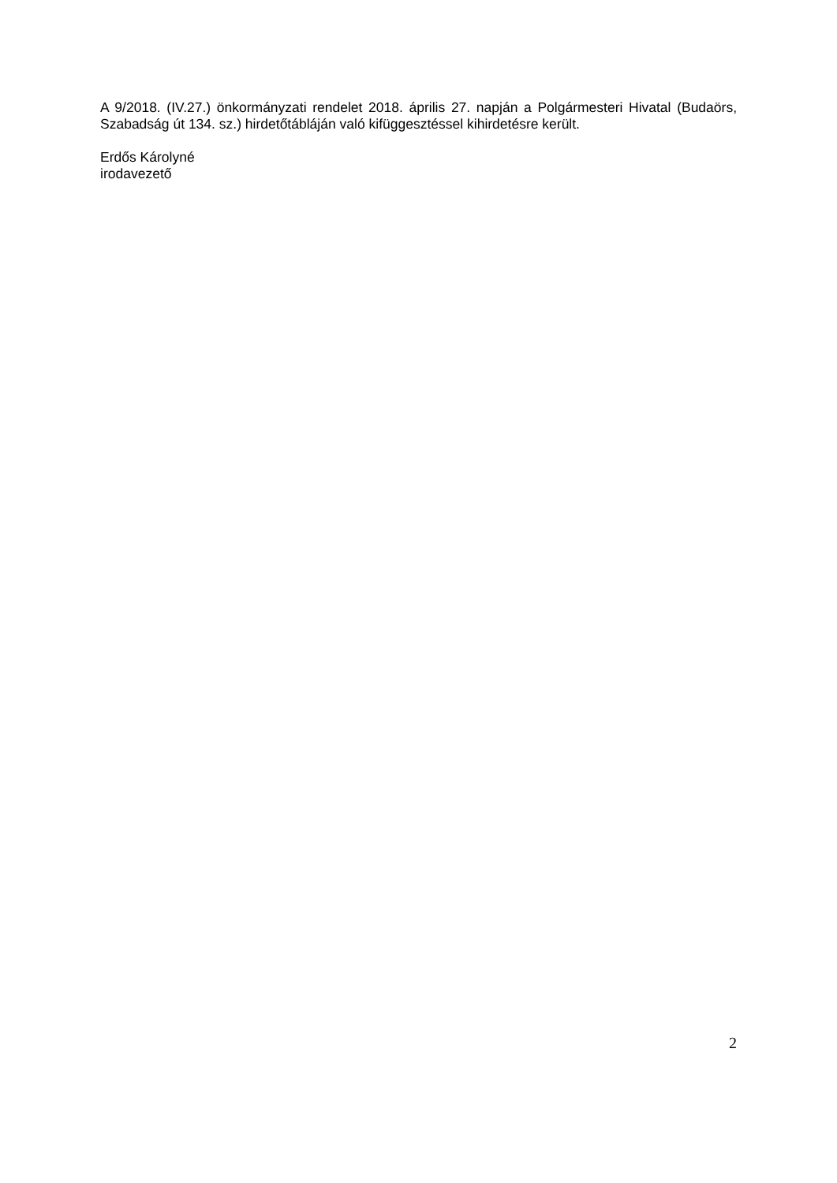A 9/2018. (IV.27.) önkormányzati rendelet 2018. április 27. napján a Polgármesteri Hivatal (Budaörs, Szabadság út 134. sz.) hirdetőtábláján való kifüggesztéssel kihirdetésre került.
Erdős Károlyné
irodavezető
2